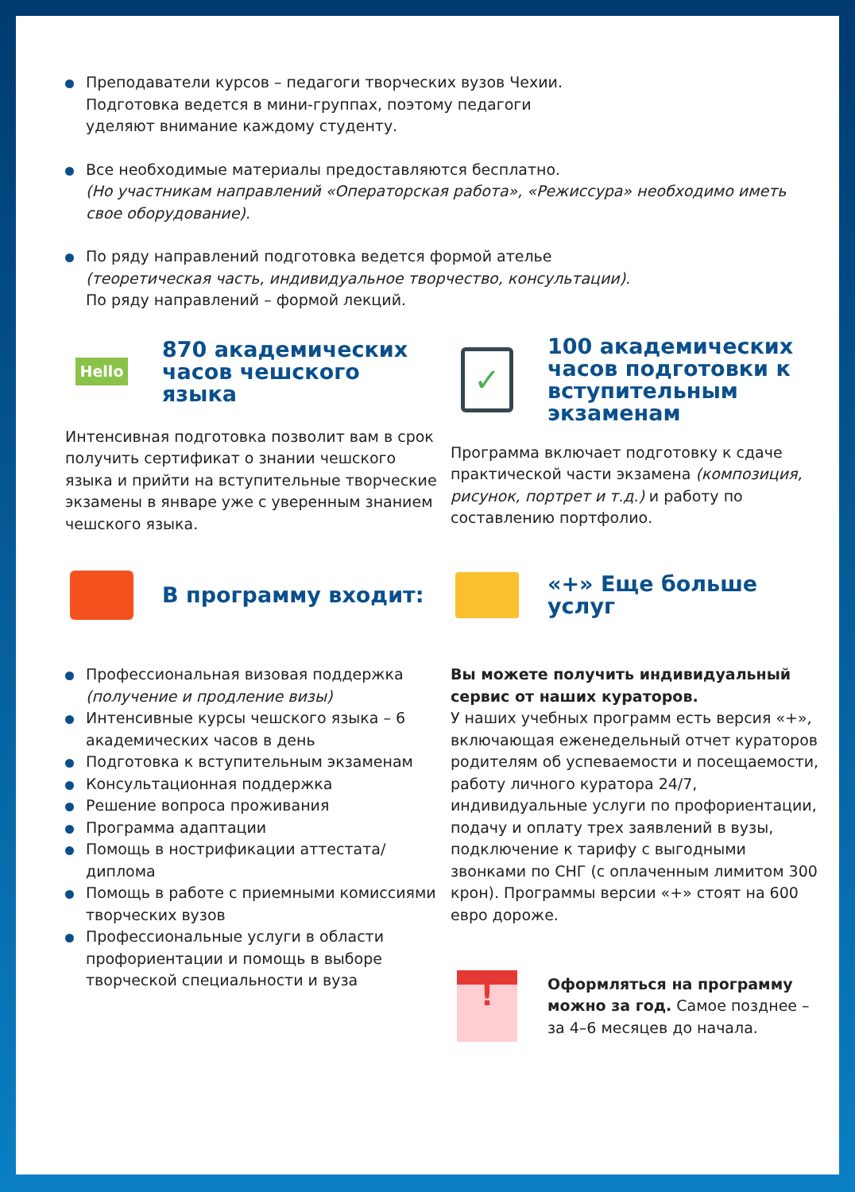Преподаватели курсов – педагоги творческих вузов Чехии.
Подготовка ведется в мини-группах, поэтому педагоги
уделяют внимание каждому студенту.
Все необходимые материалы предоставляются бесплатно.
(Но участникам направлений «Операторская работа», «Режиссура» необходимо иметь свое оборудование).
По ряду направлений подготовка ведется формой ателье
(теоретическая часть, индивидуальное творчество, консультации).
По ряду направлений – формой лекций.
Hello
870 академических часов чешского языка
Интенсивная подготовка позволит вам в срок получить сертификат о знании чешского языка и прийти на вступительные творческие экзамены в январе уже с уверенным знанием чешского языка.
✓
100 академических часов подготовки к вступительным экзаменам
Программа включает подготовку к сдаче практической части экзамена (композиция, рисунок, портрет и т.д.) и работу по составлению портфолио.
В программу входит:
Профессиональная визовая поддержка (получение и продление визы)
Интенсивные курсы чешского языка – 6 академических часов в день
Подготовка к вступительным экзаменам
Консультационная поддержка
Решение вопроса проживания
Программа адаптации
Помощь в нострификации аттестата/диплома
Помощь в работе с приемными комиссиями творческих вузов
Профессиональные услуги в области профориентации и помощь в выборе творческой специальности и вуза
«+» Еще больше услуг
Вы можете получить индивидуальный сервис от наших кураторов.
У наших учебных программ есть версия «+», включающая еженедельный отчет кураторов родителям об успеваемости и посещаемости, работу личного куратора 24/7, индивидуальные услуги по профориентации, подачу и оплату трех заявлений в вузы, подключение к тарифу с выгодными звонками по СНГ (с оплаченным лимитом 300 крон). Программы версии «+» стоят на 600 евро дороже.
!
Оформляться на программу можно за год. Самое позднее – за 4–6 месяцев до начала.